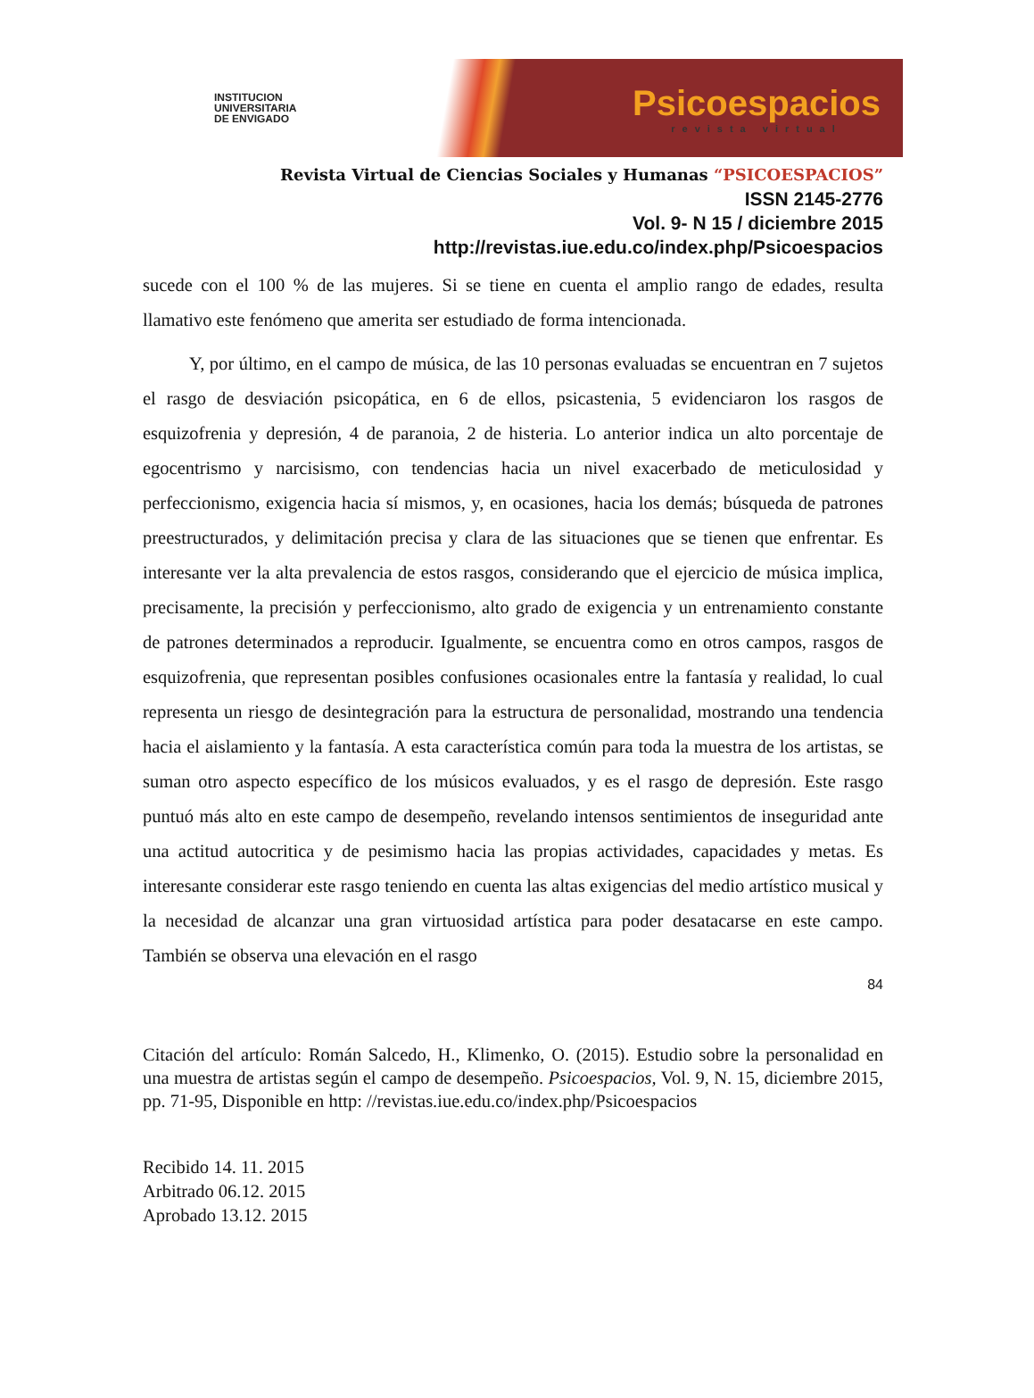INSTITUCION
UNIVERSITARIA
DE ENVIGADO
Psicoespacios
revista virtual
Revista Virtual de Ciencias Sociales y Humanas “PSICOESPACIOS”
ISSN 2145-2776
Vol. 9- N 15 / diciembre 2015
http://revistas.iue.edu.co/index.php/Psicoespacios
sucede con el 100 % de las mujeres. Si se tiene en cuenta el amplio rango de edades, resulta llamativo este fenómeno que amerita ser estudiado de forma intencionada.
Y, por último, en el campo de música, de las 10 personas evaluadas se encuentran en 7 sujetos el rasgo de desviación psicopática, en 6 de ellos, psicastenia, 5 evidenciaron los rasgos de esquizofrenia y depresión, 4 de paranoia, 2 de histeria. Lo anterior indica un alto porcentaje de egocentrismo y narcisismo, con tendencias hacia un nivel exacerbado de meticulosidad y perfeccionismo, exigencia hacia sí mismos, y, en ocasiones, hacia los demás; búsqueda de patrones preestructurados, y delimitación precisa y clara de las situaciones que se tienen que enfrentar. Es interesante ver la alta prevalencia de estos rasgos, considerando que el ejercicio de música implica, precisamente, la precisión y perfeccionismo, alto grado de exigencia y un entrenamiento constante de patrones determinados a reproducir. Igualmente, se encuentra como en otros campos, rasgos de esquizofrenia, que representan posibles confusiones ocasionales entre la fantasía y realidad, lo cual representa un riesgo de desintegración para la estructura de personalidad, mostrando una tendencia hacia el aislamiento y la fantasía. A esta característica común para toda la muestra de los artistas, se suman otro aspecto específico de los músicos evaluados, y es el rasgo de depresión. Este rasgo puntuó más alto en este campo de desempeño, revelando intensos sentimientos de inseguridad ante una actitud autocritica y de pesimismo hacia las propias actividades, capacidades y metas. Es interesante considerar este rasgo teniendo en cuenta las altas exigencias del medio artístico musical y la necesidad de alcanzar una gran virtuosidad artística para poder desatacarse en este campo. También se observa una elevación en el rasgo
84
Citación del artículo: Román Salcedo, H., Klimenko, O. (2015). Estudio sobre la personalidad en una muestra de artistas según el campo de desempeño. Psicoespacios, Vol. 9, N. 15, diciembre 2015, pp. 71-95, Disponible en http: //revistas.iue.edu.co/index.php/Psicoespacios
Recibido 14. 11. 2015
Arbitrado 06.12. 2015
Aprobado 13.12. 2015